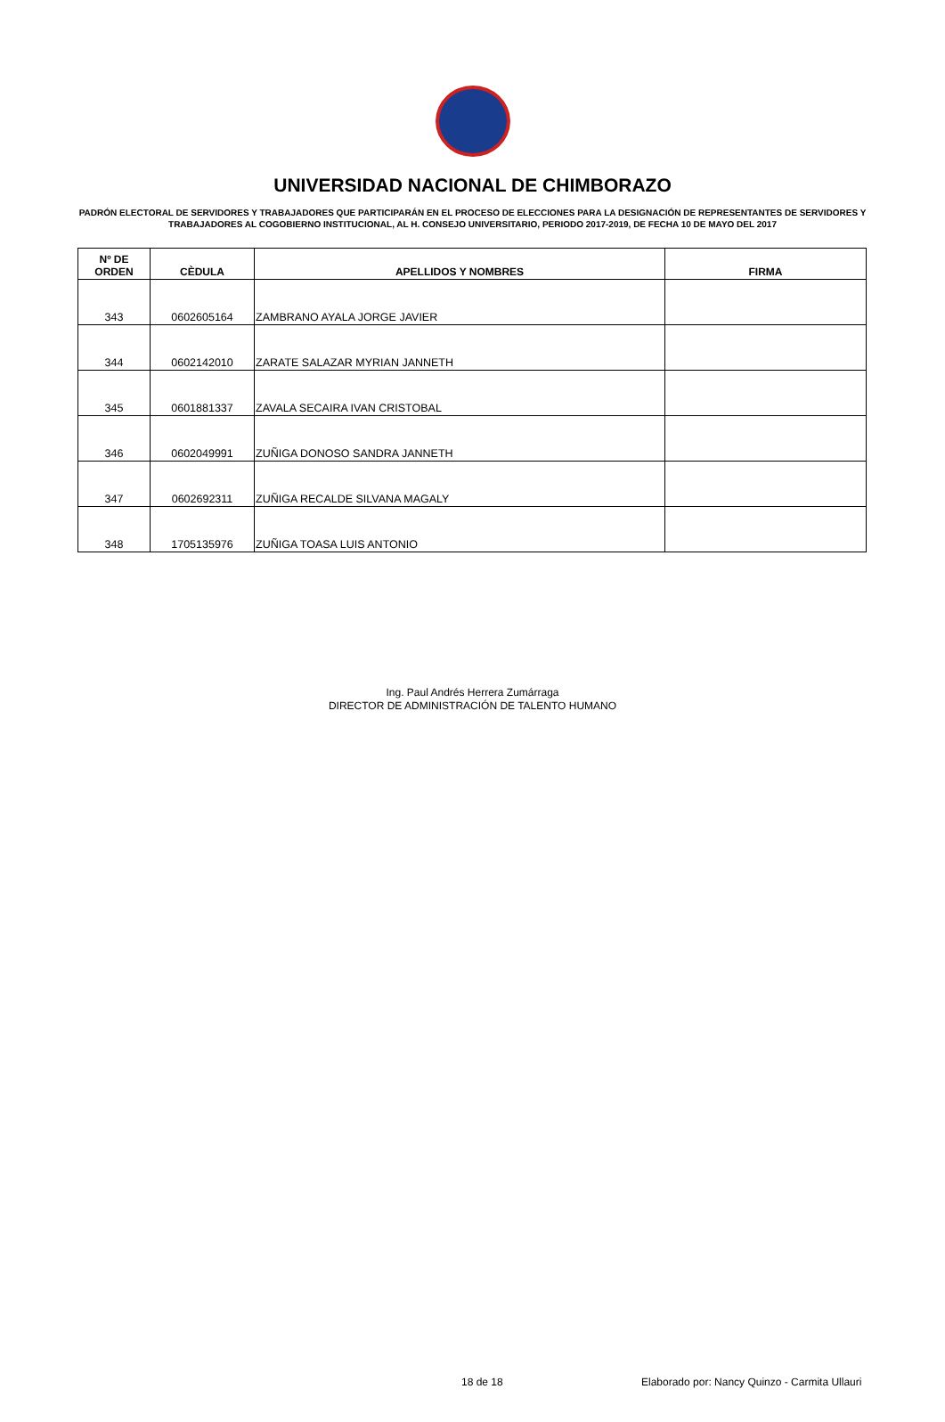UNIVERSIDAD NACIONAL DE CHIMBORAZO
PADRÓN ELECTORAL DE SERVIDORES Y TRABAJADORES QUE PARTICIPARÁN EN EL PROCESO DE ELECCIONES PARA LA DESIGNACIÓN DE REPRESENTANTES DE SERVIDORES Y TRABAJADORES AL COGOBIERNO INSTITUCIONAL, AL H. CONSEJO UNIVERSITARIO, PERIODO 2017-2019, DE FECHA 10 DE MAYO DEL 2017
| Nº DE ORDEN | CÈDULA | APELLIDOS Y NOMBRES | FIRMA |
| --- | --- | --- | --- |
| 343 | 0602605164 | ZAMBRANO AYALA JORGE JAVIER | |
| 344 | 0602142010 | ZARATE SALAZAR MYRIAN JANNETH | |
| 345 | 0601881337 | ZAVALA SECAIRA IVAN CRISTOBAL | |
| 346 | 0602049991 | ZUÑIGA DONOSO SANDRA JANNETH | |
| 347 | 0602692311 | ZUÑIGA RECALDE SILVANA MAGALY | |
| 348 | 1705135976 | ZUÑIGA TOASA LUIS ANTONIO | |
Ing. Paul Andrés Herrera Zumárraga
DIRECTOR DE ADMINISTRACIÓN DE TALENTO HUMANO
18 de 18 Elaborado por: Nancy Quinzo - Carmita Ullauri